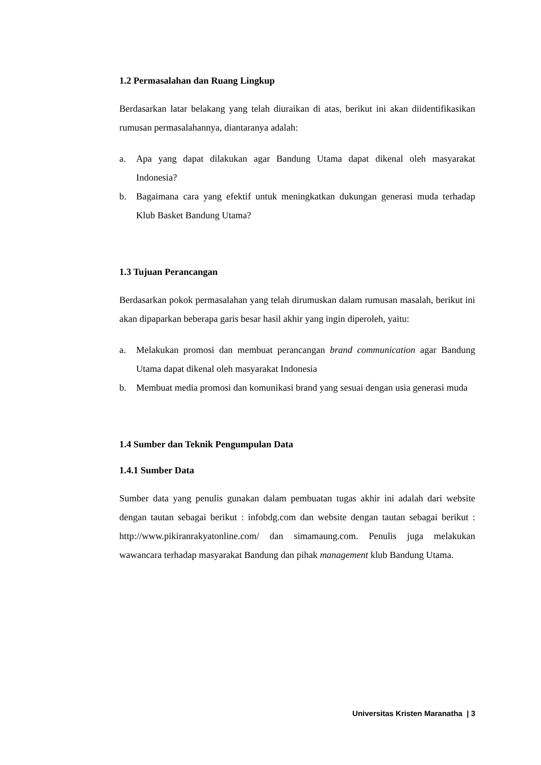1.2 Permasalahan dan Ruang Lingkup
Berdasarkan latar belakang yang telah diuraikan di atas, berikut ini akan diidentifikasikan rumusan permasalahannya, diantaranya adalah:
a. Apa yang dapat dilakukan agar Bandung Utama dapat dikenal oleh masyarakat Indonesia?
b. Bagaimana cara yang efektif untuk meningkatkan dukungan generasi muda terhadap Klub Basket Bandung Utama?
1.3 Tujuan Perancangan
Berdasarkan pokok permasalahan yang telah dirumuskan dalam rumusan masalah, berikut ini akan dipaparkan beberapa garis besar hasil akhir yang ingin diperoleh, yaitu:
a. Melakukan promosi dan membuat perancangan brand communication agar Bandung Utama dapat dikenal oleh masyarakat Indonesia
b. Membuat media promosi dan komunikasi brand yang sesuai dengan usia generasi muda
1.4 Sumber dan Teknik Pengumpulan Data
1.4.1 Sumber Data
Sumber data yang penulis gunakan dalam pembuatan tugas akhir ini adalah dari website dengan tautan sebagai berikut : infobdg.com dan website dengan tautan sebagai berikut : http://www.pikiranrakyatonline.com/ dan simamaung.com. Penulis juga melakukan wawancara terhadap masyarakat Bandung dan pihak management klub Bandung Utama.
Universitas Kristen Maranatha | 3